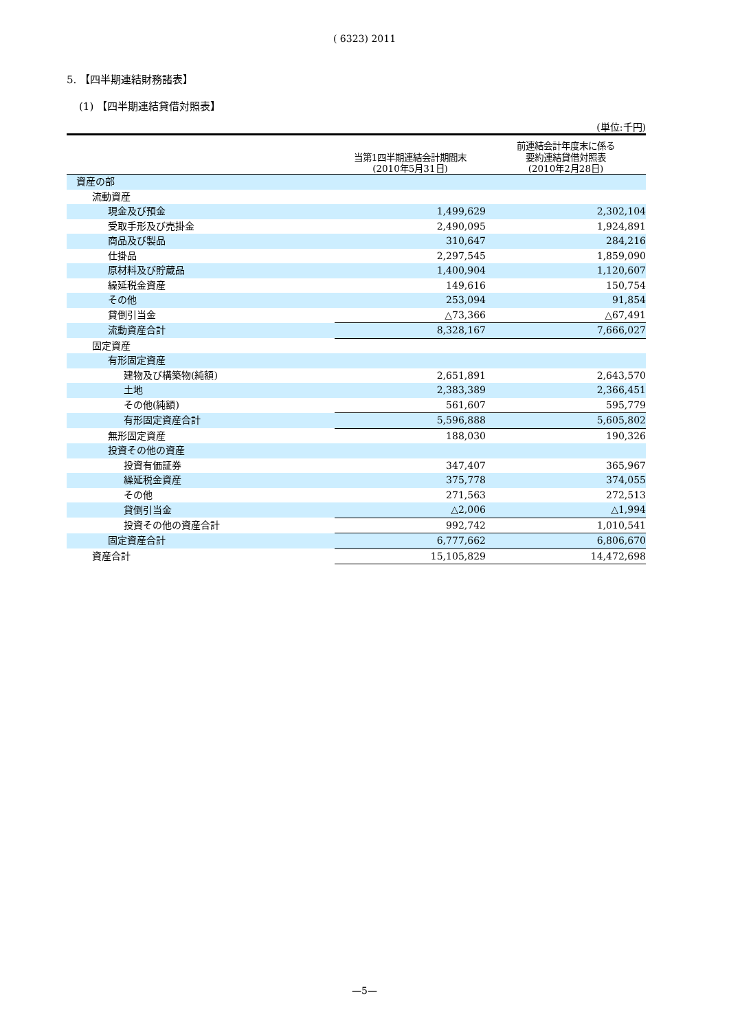( 6323) 2011
5. 【四半期連結財務諸表】
(1) 【四半期連結貸借対照表】
(単位:千円)
| | 当第1四半期連結会計期間末 (2010年5月31日) | 前連結会計年度末に係る 要約連結貸借対照表 (2010年2月28日) |
| --- | --- | --- |
| 資産の部 | | |
| 流動資産 | | |
| 現金及び預金 | 1,499,629 | 2,302,104 |
| 受取手形及び売掛金 | 2,490,095 | 1,924,891 |
| 商品及び製品 | 310,647 | 284,216 |
| 仕掛品 | 2,297,545 | 1,859,090 |
| 原材料及び貯蔵品 | 1,400,904 | 1,120,607 |
| 繰延税金資産 | 149,616 | 150,754 |
| その他 | 253,094 | 91,854 |
| 貸倒引当金 | △73,366 | △67,491 |
| 流動資産合計 | 8,328,167 | 7,666,027 |
| 固定資産 | | |
| 有形固定資産 | | |
| 建物及び構築物(純額) | 2,651,891 | 2,643,570 |
| 土地 | 2,383,389 | 2,366,451 |
| その他(純額) | 561,607 | 595,779 |
| 有形固定資産合計 | 5,596,888 | 5,605,802 |
| 無形固定資産 | 188,030 | 190,326 |
| 投資その他の資産 | | |
| 投資有価証券 | 347,407 | 365,967 |
| 繰延税金資産 | 375,778 | 374,055 |
| その他 | 271,563 | 272,513 |
| 貸倒引当金 | △2,006 | △1,994 |
| 投資その他の資産合計 | 992,742 | 1,010,541 |
| 固定資産合計 | 6,777,662 | 6,806,670 |
| 資産合計 | 15,105,829 | 14,472,698 |
—5—